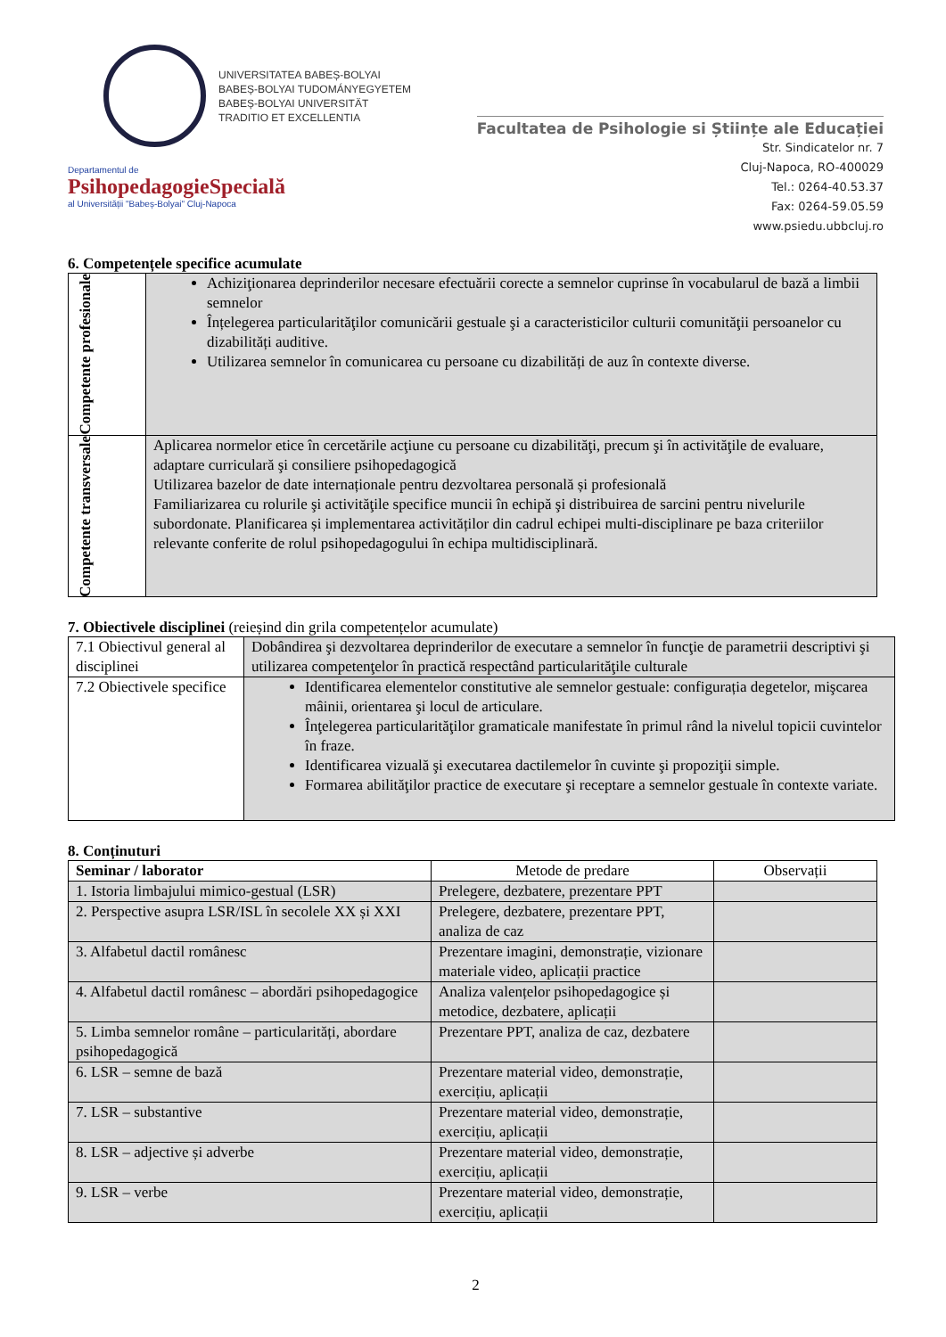UNIVERSITATEA BABEȘ-BOLYAI
BABEȘ-BOLYAI TUDOMÁNYEGYETEM
BABEȘ-BOLYAI UNIVERSITÄT
TRADITIO ET EXCELLENTIA
Departamentul de
PsihopedagogieSpecială
al Universității "Babeș-Bolyai" Cluj-Napoca
Facultatea de Psihologie si Științe ale Educației
Str. Sindicatelor nr. 7
Cluj-Napoca, RO-400029
Tel.: 0264-40.53.37
Fax: 0264-59.05.59
www.psiedu.ubbcluj.ro
6. Competențele specifice acumulate
| Competente profesionale | Achiziţionarea deprinderilor necesare efectuării corecte a semnelor cuprinse în vocabularul de bază a limbii semnelor Înțelegerea particularităţilor comunicării gestuale şi a caracteristicilor culturii comunităţii persoanelor cu dizabilități auditive. Utilizarea semnelor în comunicarea cu persoane cu dizabilități de auz în contexte diverse. |
| Competente transversale | Aplicarea normelor etice în cercetările acţiune cu persoane cu dizabilităţi, precum şi în activităţile de evaluare, adaptare curriculară şi consiliere psihopedagogică Utilizarea bazelor de date internaționale pentru dezvoltarea personală și profesională Familiarizarea cu rolurile şi activităţile specifice muncii în echipă şi distribuirea de sarcini pentru nivelurile subordonate. Planificarea și implementarea activităților din cadrul echipei multi-disciplinare pe baza criteriilor relevante conferite de rolul psihopedagogului în echipa multidisciplinară. |
7. Obiectivele disciplinei (reieșind din grila competențelor acumulate)
| 7.1 Obiectivul general al disciplinei | Dobândirea şi dezvoltarea deprinderilor de executare a semnelor în funcţie de parametrii descriptivi şi utilizarea competenţelor în practică respectând particularităţile culturale |
| 7.2 Obiectivele specifice | Identificarea elementelor constitutive ale semnelor gestuale: configurația degetelor, mişcarea mâinii, orientarea şi locul de articulare. Înţelegerea particularităţilor gramaticale manifestate în primul rând la nivelul topicii cuvintelor în fraze. Identificarea vizuală şi executarea dactilemelor în cuvinte şi propoziţii simple. Formarea abilităţilor practice de executare şi receptare a semnelor gestuale în contexte variate. |
8. Conținuturi
| Seminar / laborator | Metode de predare | Observații |
| --- | --- | --- |
| 1. Istoria limbajului mimico-gestual (LSR) | Prelegere, dezbatere, prezentare PPT | |
| 2. Perspective asupra LSR/ISL în secolele XX și XXI | Prelegere, dezbatere, prezentare PPT, analiza de caz | |
| 3. Alfabetul dactil românesc | Prezentare imagini, demonstrație, vizionare materiale video, aplicații practice | |
| 4. Alfabetul dactil românesc – abordări psihopedagogice | Analiza valențelor psihopedagogice și metodice, dezbatere, aplicații | |
| 5. Limba semnelor române – particularități, abordare psihopedagogică | Prezentare PPT, analiza de caz, dezbatere | |
| 6. LSR – semne de bază | Prezentare material video, demonstrație, exercițiu, aplicații | |
| 7. LSR – substantive | Prezentare material video, demonstrație, exercițiu, aplicații | |
| 8. LSR – adjective și adverbe | Prezentare material video, demonstrație, exercițiu, aplicații | |
| 9. LSR – verbe | Prezentare material video, demonstrație, exercițiu, aplicații | |
2